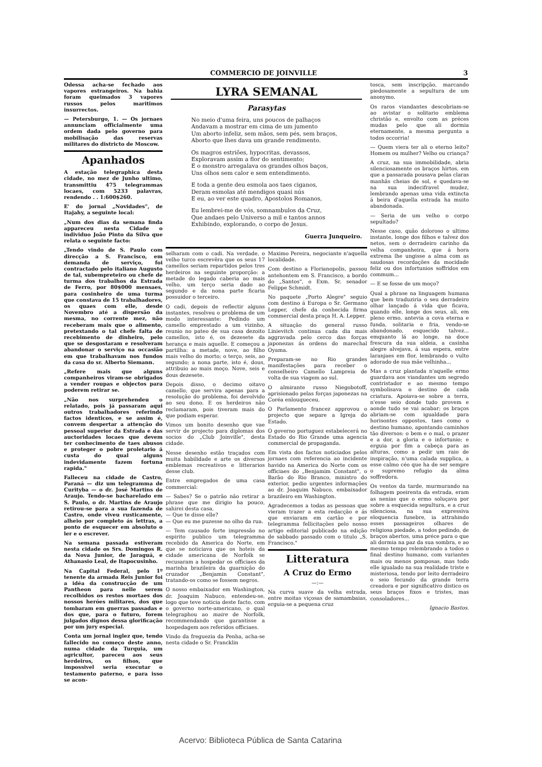COMMERCIO DE JOINVILLE 3
Odessa acha-se fechado aos vapores estrangeiros. Na bahia foram queimados 3 vapores russos pelos maritimos insurrectos.
— Petersburgo, 1. — Os jornaes annunciam officialmente uma ordem dada pelo governo para mobilisação das reservas militares do districto de Moscow.
Apanhados
A estação telegraphica desta cidade, no mez de Junho ultimo, transmittiu 475 telegrammas locaes, com 5233 palavras, rendendo . . 1:600$260.
E' do jornal „Novidades", de Itajahy, a seguinte local:
„Num dos dias da semana finda appareceu nesta Cidade o individuo João Pinto da Silva que relata o seguinte facto:
„Tendo vindo de S. Paulo com direcção a S. Francisco, em demanda de serviço, foi contractado pelo italiano Augusto de tal, subempreteiro ou chefe de turma dos trabalhos da Estrada de Ferro, por 80$000 mensaes, para cosinheiro de uma turma que constava de 15 trabalhadores, os quaes com elle, desde Novembro até a dispersão da mesma, no corrente mez, não receberam mais que o alimento, pretextando o tal chefe falta de recebimento de dinheiro, pelo que se desgostaram e resolveram abandonar o serviço na occasião em que trabalhavam nos fundos da casa do sr. Alberto Siemann.
„Refere mais que alguns companheiros viram-se obrigados a vender roupas e objectos para poderem retirar se.
„Não nos surprehendeu o relatado, pois já passaram aqui outros trabalhadores referindo factos identicos, e se assim é, convem despertar a attenção do pessoal superior da Estrada e das auctoridades locaes que devem ter conhecimento de taes abusos e proteger o pobre proletario á custa do qual alguns indevidamente fazem fortuna rapida."
Falleceu na cidade de Castro, Paraná — diz um telegramma de Curityba — o dr. José Martins de Araujo. Tendo-se bacharelado em S. Paulo, o dr. Martins de Araujo retirou-se para a sua fazenda de Castro, onde viveu rusticamente, alheio por completo ás lettras, a ponto de esquecer em absoluto o ler e o escrever.
Na semana passada estiveram nesta cidade os Srs. Domingos R. da Nova Junior, de Jaraguá, e Athanasio Leal, de Itapocusinho.
Na Capital Federal, pelo 1º tenente da armada Reis Junior foi a idéa da construcção de um Pantheon para nelle serem recolhidos os restos mortaes dos nossos heróes militares, dos que tombaram em guerras passadas e dos que, para o futuro, forem julgados dignos dessa glorificação por um jury especial.
Conta um jornal inglez que, tendo fallecido no começo deste anno, numa cidade da Turquia, um agricultor, pareceu aos seus herdeiros, os filhos, que impossivel seria executar o testamento paterno, e para isso se acon-
LYRA SEMANAL
Parasytas
No meio d'uma feira, uns poucos de palhaços
Andavam a mostrar em cima de um jumento
Um aborto infeliz, sem mãos, sem pés, sem braços,
Aborto que lhes dava um grande rendimento.
Os magros estriões, hypocritas, devassos,
Exploravam assim a flor do sentimento;
E o monstro arregalava os grandes olhos baços,
Uns olhos sem calor e sem entendimento.
E toda a gente deu esmola aos taes ciganos,
Deram esmolas até mendigos quasi nús
E eu, ao ver este quadro, Apostolos Romanos,
Eu lembrei-me de vós, somnambulos da Cruz,
Que andaes pelo Universo a mil e tantos annos
Exhibindo, explorando, o corpo de Jesus.
Guerra Junqueiro.
selharam com o cadi. Na verdade, o velho turco escrevêra que os seus 17 camellos seriam repartidos pelos tres herdeiros na seguinte proporção: a metade do legado caberia ao mais velho, um terço seria dado ao segundo e da nona parte ficaria possuidor o terceiro.
O cadi, depois de reflectir alguns instantes, resolveu o problema de um modo interessante: Pedindo um camello emprestado a um vizinho, reunio no pateo de sua casa dezoito camellos, isto é, os dezesete da herança e mais aquelle. E começou a partilha: a metade, nove, ao filho mais velho do morto; o terço, seis, ao segundo; a nona parte, isto é, dous, attribuio ao mais moço. Nove, seis e dous dezesete.
Depois disso, o decimo oitavo camello, que servira apenas para a resolução do problema, foi devolvido ao seu dono. E os herdeiros não reclamaram, pois tiveram mais do que podiam esperar.
Vimos um bonito desenho que vae servir de projecto para diplomas dos socios do „Club Joinville", desta cidade.
Nesse desenho estão traçados com muita habilidade e arte os diversos emblemas recreativos e litterarios desse club.
Entre empregados de uma casa commercial:
— Sabes? Se o patrão não retirar a phrase que me dirigio ha pouco, sahirei desta casa.
— Que te disse elle?
— Que eu me puzesse no olho da rua.
— Tem causado forte impressão no espirito publico um telegramma recebido da America do Norte, em que se noticiava que os hoteis da cidade americana de Norfolk se recusaram a hospedar os officiaes da marinha brazileira da guarnição do cruzador „Benjamin Constant", tratando-os como se fossem negros.
O nosso embaixador em Washington, dr. Joaquim Nabuco, entendeu-se, logo que teve noticia deste facto, com o governo norte-americano, o qual telegraphou ao maire de Norfolk, recommendando que garantisse a hospedagem aos referidos officiaes.
Vindo da freguezia da Penha, acha-se nesta cidade o Sr. Francklin
Maximo Pereira, negociante n'aquella localidade.
Com destino a Florianopolis, passou antehontem em S. Francisco, a bordo do „Santos", o Exm. Sr. senador Felippe Schmidt.
No paquete „Porto Alegre" seguio com destino á Europa o Sr. Germano Lepper, chefe da conhecida firma commercial desta praça H. A. Lepper.
A situação do general russo Linievitch continua cada dia mais aggravada pelo cerco das forças japonezas ás ordens do marechal Oyama.
Preparam-se no Rio grandes manifestações para receber o conselheiro Camello Lampreia de volta de sua viagem ao sul.
O almirante russo Niegobotoff, aprisionado pelas forças japonezas na Coréa enlouqueceu.
O Parlamento francez approvou o projecto que separe a Igreja do Estado.
O governo portuguez estabelecerá no Estado do Rio Grande uma agencia commercial de propaganda.
Em vista dos factos noticiados pelos jornaes com referencia ao incidente havido na America do Norte com os officiaes do „Benjamim Constant", o Barão do Rio Branco, ministro do exterior, pedio urgentes informações ao dr. Joaquim Nabuco, embaixador brazileiro em Washington.
Agradecemos a todas as pessoas que vieram trazer a esta redacção e ás que enviaram em cartão e por telegramma fellicitações pelo nosso artigo editorial publicado na edição de sabbado passado com o titulo „S. Francisco."
Litteratura
A Cruz do Ermo
—:—
Na curva suave da velha estrada, entre moitas viçosas de samambaias, erguia-se a pequena cruz
tosca, sem inscripção, marcando piedosamente a sepultura de um anonymo.
Os raros viandantes descobriam-se ao avistar o solitario emblema christão e, envolto com as préces mudas pelo que ali dormia eternamente, a mesma pergunta a todos occorria!
— Quem viera ter ali o eterno leito? Homem ou mulher? Velho ou criança?
A cruz, na sua immobilidade, abria silenciosamente os braços hirtos, em que a passarada pousava pelas claras manhãs cheias de sol, e quedava-se na sua indecifravel mudez, lembrando apenas uma vida extincta á beira d'aquella estrada ha muito abandonada.
— Seria de um velho o corpo sepultado?
Nesse caso, quão doloroso o ultimo instante, longe dos filhos e talvez dos netos, sem o derradeiro carinho da velha companheira, que á hora extrema lhe ungisse a alma com as saudosas recordações da mocidade feliz ou dos infortunios soffridos em commum...
— E se fosse de um moço?
Qual a phrase na linguagem humana que bem traduziria o seu derradeiro olhar lançado á vida que ficava, quando elle, longe dos seus, ali, em pleno ermo, antevia a cova eterna e funda, solitaria e fria, vendo-se abandonado, esquecido talvez... emquanto lá ao longe, na doce frescura da sua aldeia, a casinha alegre alvejava, á sua espera, entre laranjaes em flor, lembrando o vulto adorado de sua mãe velhinha...
Mas a cruz plantada n'aquelle ermo guardava aos viandantes um segredo contristador e ao mesmo tempo symbolisava o destino de cada criatura. Apoiava-se sobre a terra, n'esse seio donde tudo provem e aonde tudo se vai acabar; os braços abriam-se com igualdade para horisontes oppostos, taes como o destino humano, apontando caminhos tão diversos: o bem e o mal, o prazer e a dor, a gloria e o infortunio; e erguia por fim a cabeça para as alturas, como a pedir um raio de inspiração, n'uma calada supplica, a esse calmo céo que ha de ser sempre o supremo refugio da alma soffredora.
Os ventos da tarde, murmurando na folhagem poeirenta da estrada, eram as nenias que o ermo soluçava por sobre a esquecida sepultura, e a cruz silenciosa, na sua expressiva eloquencia funebre, ia attrahindo esses passageiros olhares de religiosa piedade, a todos pedindo, de braços abertos, uma préce para o que ali dormia na paz da sua sombra, e ao mesmo tempo relembrando a todos o final destino humano, com variantes mais ou menos pomposas, mas todo elle igualado na sua realidade triste e misteriosa, tendo por leito derradeiro o seio fecundo da grande terra creadora e por significativo distico os seus braços fixos e tristes, mas consoladores...
Ignacio Bastos.
Acervo: Biblioteca Pública de Santa Catarina